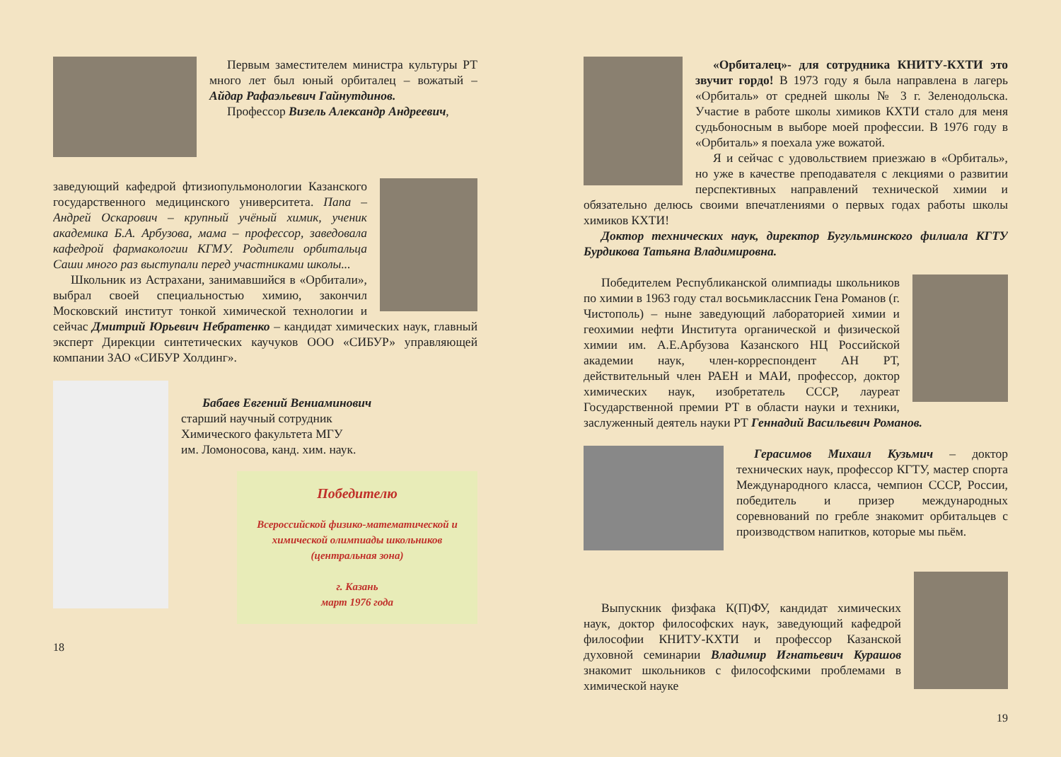Первым заместителем министра культуры РТ много лет был юный орбиталец – вожатый – Айдар Рафаэльевич Гайнутдинов.
Профессор Визель Александр Андреевич,
заведующий кафедрой фтизиопульмонологии Казанского государственного медицинского университета. Папа – Андрей Оскарович – крупный учёный химик, ученик академика Б.А. Арбузова, мама – профессор, заведовала кафедрой фармакологии КГМУ. Родители орбитальца Саши много раз выступали перед участниками школы...
Школьник из Астрахани, занимавшийся в «Орбитали», выбрал своей специальностью химию, закончил Московский институт тонкой химической технологии и сейчас Дмитрий Юрьевич Небратенко – кандидат химических наук, главный эксперт Дирекции синтетических каучуков ООО «СИБУР» управляющей компании ЗАО «СИБУР Холдинг».
Бабаев Евгений Вениаминович
старший научный сотрудник
Химического факультета МГУ
им. Ломоносова, канд. хим. наук.
Победителю
Всероссийской физико-математической и химической олимпиады школьников (центральная зона)
г. Казань
март 1976 года
18
«Орбиталец»- для сотрудника КНИТУ-КХТИ это звучит гордо! В 1973 году я была направлена в лагерь «Орбиталь» от средней школы № 3 г. Зеленодольска. Участие в работе школы химиков КХТИ стало для меня судьбоносным в выборе моей профессии. В 1976 году в «Орбиталь» я поехала уже вожатой.
Я и сейчас с удовольствием приезжаю в «Орбиталь», но уже в качестве преподавателя с лекциями о развитии перспективных направлений технической химии и обязательно делюсь своими впечатлениями о первых годах работы школы химиков КХТИ!
Доктор технических наук, директор Бугульминского филиала КГТУ Бурдикова Татьяна Владимировна.
Победителем Республиканской олимпиады школьников по химии в 1963 году стал восьмиклассник Гена Романов (г. Чистополь) – ныне заведующий лабораторией химии и геохимии нефти Института органической и физической химии им. А.Е.Арбузова Казанского НЦ Российской академии наук, член-корреспондент АН РТ, действительный член РАЕН и МАИ, профессор, доктор химических наук, изобретатель СССР, лауреат Государственной премии РТ в области науки и техники, заслуженный деятель науки РТ Геннадий Васильевич Романов.
Герасимов Михаил Кузьмич – доктор технических наук, профессор КГТУ, мастер спорта Международного класса, чемпион СССР, России, победитель и призер международных соревнований по гребле знакомит орбитальцев с производством напитков, которые мы пьём.
Выпускник физфака К(П)ФУ, кандидат химических наук, доктор философских наук, заведующий кафедрой философии КНИТУ-КХТИ и профессор Казанской духовной семинарии Владимир Игнатьевич Курашов знакомит школьников с философскими проблемами в химической науке
19